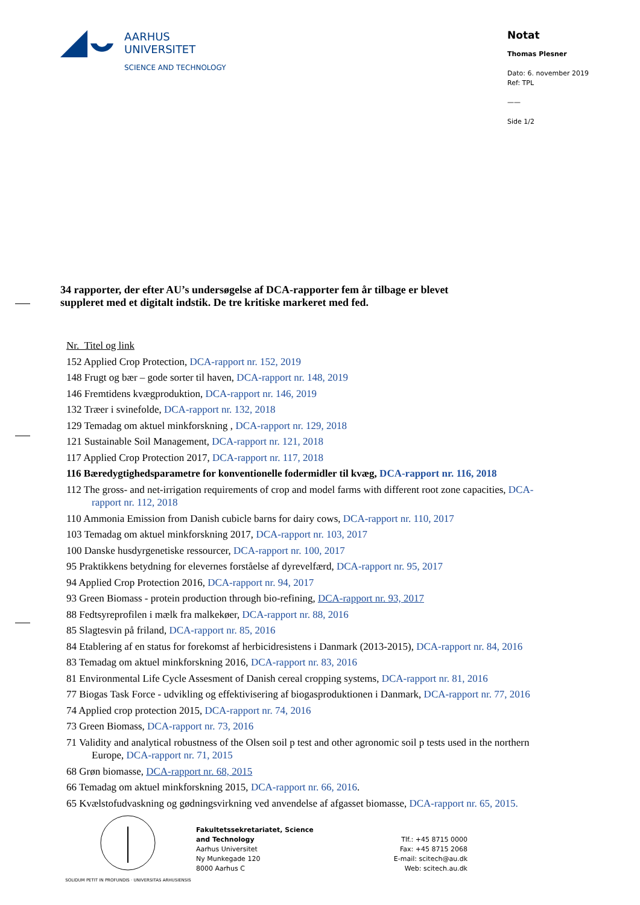AARHUS
UNIVERSITET
SCIENCE AND TECHNOLOGY
Notat
Thomas Plesner
Dato: 6. november 2019
Ref: TPL
——
Side 1/2
34 rapporter, der efter AU’s undersøgelse af DCA-rapporter fem år tilbage er blevet suppleret med et digitalt indstik. De tre kritiske markeret med fed.
Nr. Titel og link
152 Applied Crop Protection, DCA-rapport nr. 152, 2019
148 Frugt og bær – gode sorter til haven, DCA-rapport nr. 148, 2019
146 Fremtidens kvægproduktion, DCA-rapport nr. 146, 2019
132 Træer i svinefolde, DCA-rapport nr. 132, 2018
129 Temadag om aktuel minkforskning , DCA-rapport nr. 129, 2018
121 Sustainable Soil Management, DCA-rapport nr. 121, 2018
117 Applied Crop Protection 2017, DCA-rapport nr. 117, 2018
116 Bæredygtighedsparametre for konventionelle fodermidler til kvæg, DCA-rapport nr. 116, 2018
112 The gross- and net-irrigation requirements of crop and model farms with different root zone capacities, DCA-rapport nr. 112, 2018
110 Ammonia Emission from Danish cubicle barns for dairy cows, DCA-rapport nr. 110, 2017
103 Temadag om aktuel minkforskning 2017, DCA-rapport nr. 103, 2017
100 Danske husdyrgenetiske ressourcer, DCA-rapport nr. 100, 2017
95 Praktikkens betydning for elevernes forståelse af dyrevelfærd, DCA-rapport nr. 95, 2017
94 Applied Crop Protection 2016, DCA-rapport nr. 94, 2017
93 Green Biomass - protein production through bio-refining, DCA-rapport nr. 93, 2017
88 Fedtsyreprofilen i mælk fra malkekøer, DCA-rapport nr. 88, 2016
85 Slagtesvin på friland, DCA-rapport nr. 85, 2016
84 Etablering af en status for forekomst af herbicidresistens i Danmark (2013-2015), DCA-rapport nr. 84, 2016
83 Temadag om aktuel minkforskning 2016, DCA-rapport nr. 83, 2016
81 Environmental Life Cycle Assesment of Danish cereal cropping systems, DCA-rapport nr. 81, 2016
77 Biogas Task Force - udvikling og effektivisering af biogasproduktionen i Danmark, DCA-rapport nr. 77, 2016
74 Applied crop protection 2015, DCA-rapport nr. 74, 2016
73 Green Biomass, DCA-rapport nr. 73, 2016
71 Validity and analytical robustness of the Olsen soil p test and other agronomic soil p tests used in the northern Europe, DCA-rapport nr. 71, 2015
68 Grøn biomasse, DCA-rapport nr. 68, 2015
66 Temadag om aktuel minkforskning 2015, DCA-rapport nr. 66, 2016.
65 Kvælstofudvaskning og gødningsvirkning ved anvendelse af afgasset biomasse, DCA-rapport nr. 65, 2015.
SOLIDUM PETIT IN PROFUNDIS · UNIVERSITAS ARHUSIENSIS
Fakultetssekretariatet, Science
and Technology
Aarhus Universitet
Ny Munkegade 120
8000 Aarhus C
Tlf.: +45 8715 0000
Fax: +45 8715 2068
E-mail: scitech@au.dk
Web: scitech.au.dk